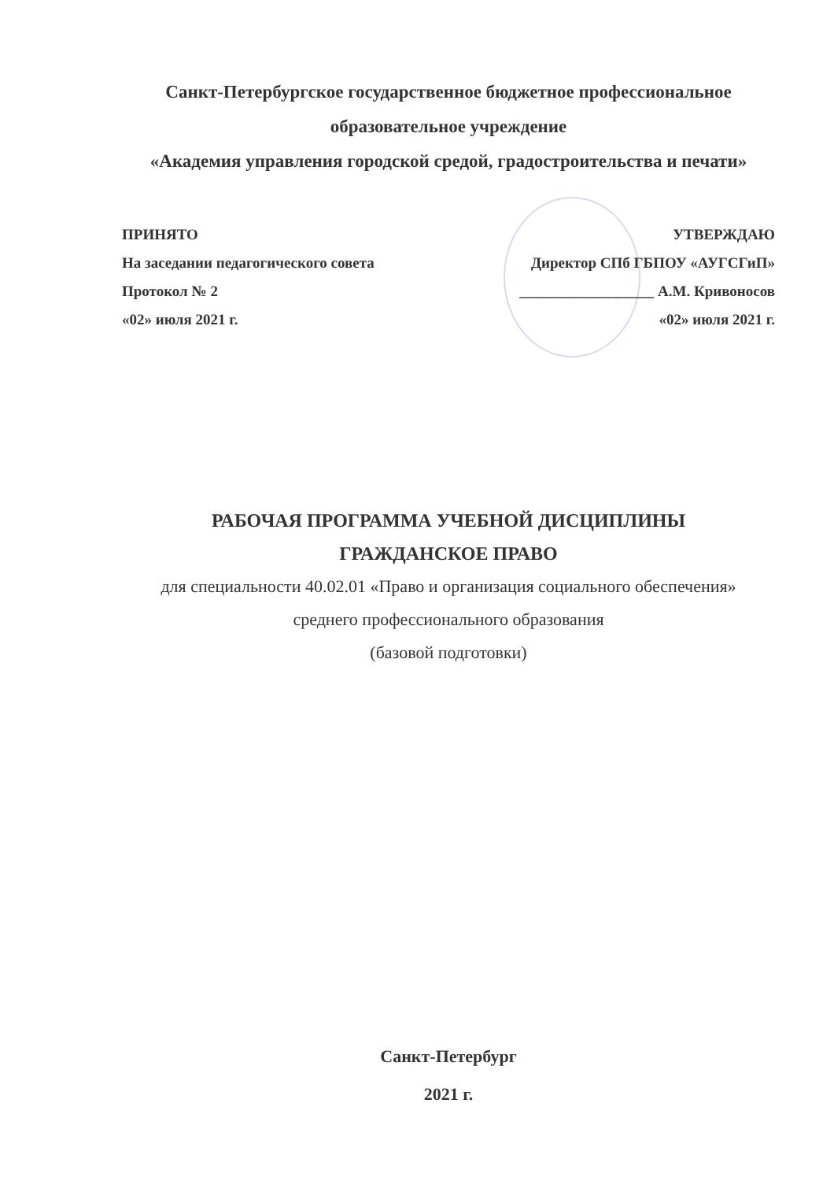Санкт-Петербургское государственное бюджетное профессиональное
образовательное учреждение
«Академия управления городской средой, градостроительства и печати»
ПРИНЯТО
На заседании педагогического совета
Протокол № 2
«02» июля 2021 г.
УТВЕРЖДАЮ
Директор СПб ГБПОУ «АУГСГиП»
__________________ А.М. Кривоносов
«02» июля 2021 г.
РАБОЧАЯ ПРОГРАММА УЧЕБНОЙ ДИСЦИПЛИНЫ
ГРАЖДАНСКОЕ ПРАВО
для специальности 40.02.01 «Право и организация социального обеспечения»
среднего профессионального образования
(базовой подготовки)
Санкт-Петербург
2021 г.